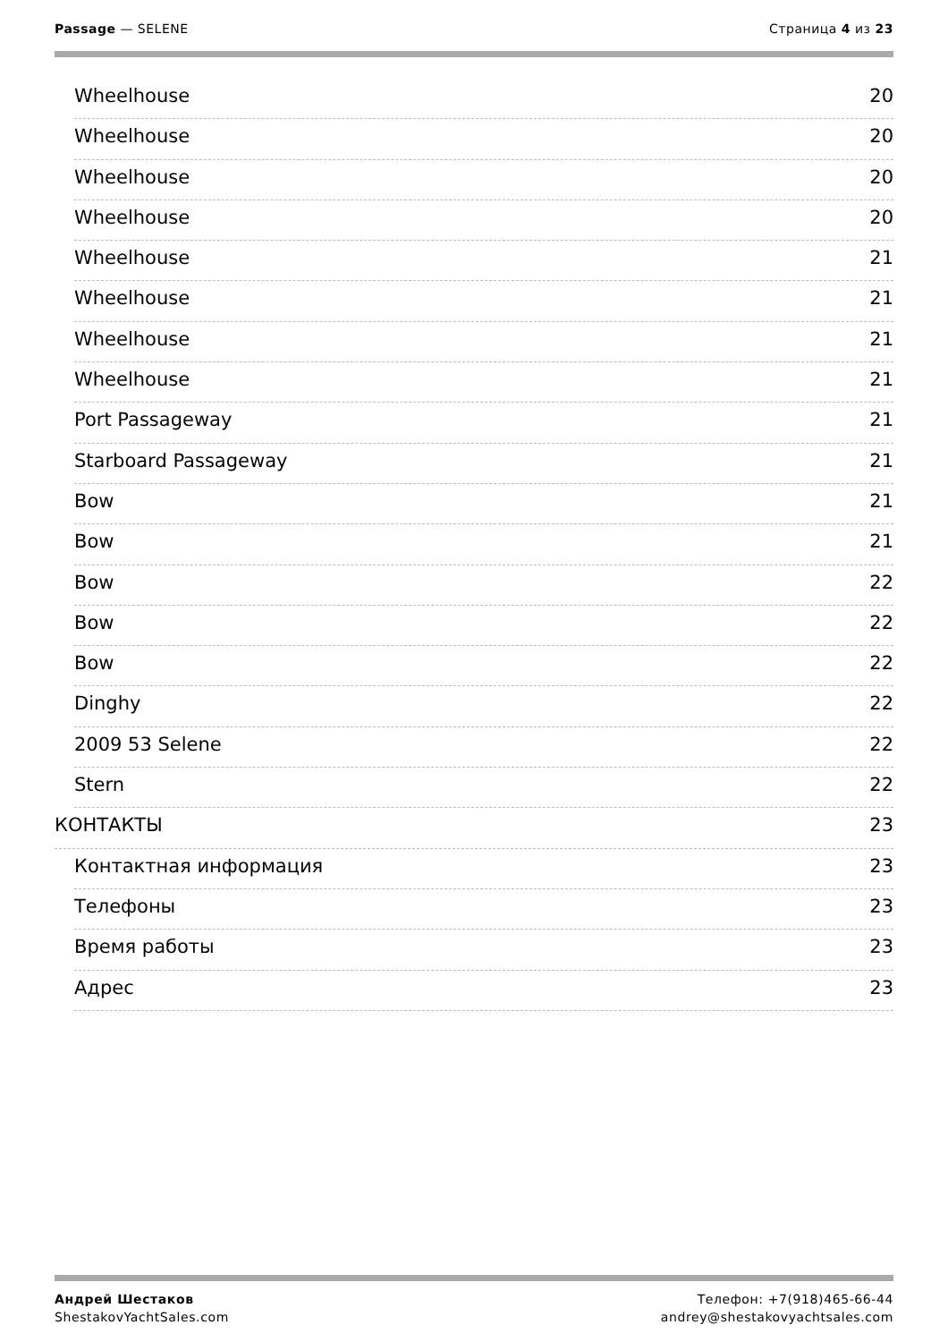Passage — SELENE Страница 4 из 23
Wheelhouse 20
Wheelhouse 20
Wheelhouse 20
Wheelhouse 20
Wheelhouse 21
Wheelhouse 21
Wheelhouse 21
Wheelhouse 21
Port Passageway 21
Starboard Passageway 21
Bow 21
Bow 21
Bow 22
Bow 22
Bow 22
Dinghy 22
2009 53 Selene 22
Stern 22
КОНТАКТЫ 23
Контактная информация 23
Телефоны 23
Время работы 23
Адрес 23
Андрей Шестаков
ShestakovYachtSales.com
Телефон: +7(918)465-66-44
andrey@shestakovyachtsales.com